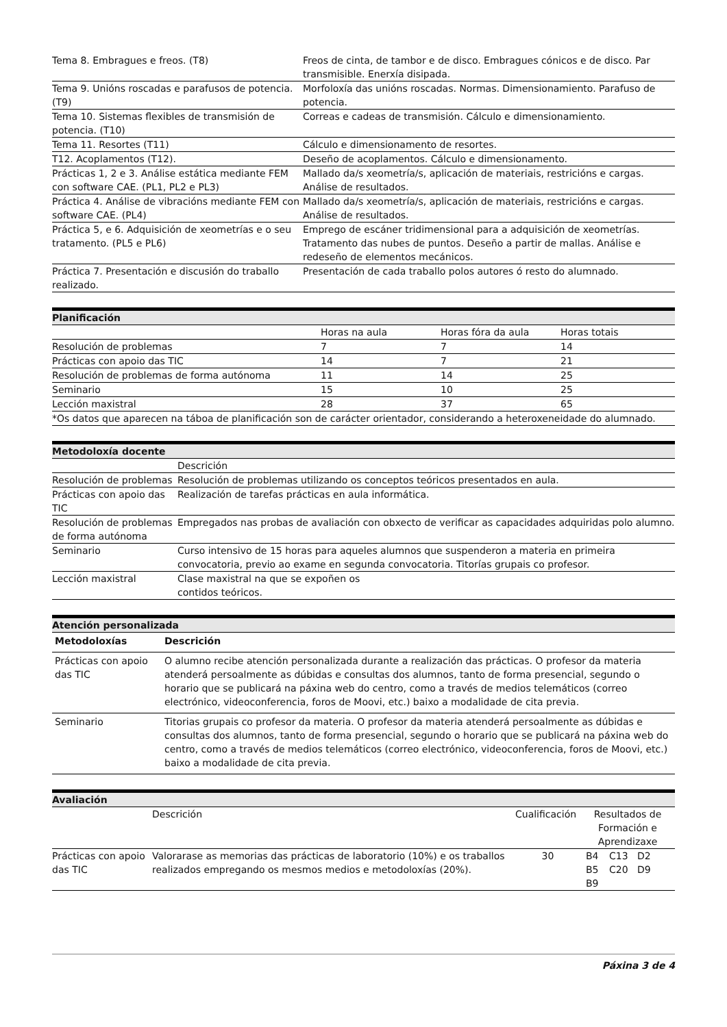| Tema 8. Embragues e freos. (T8) | Freos de cinta, de tambor e de disco. Embragues cónicos e de disco. Par transmisible. Enerxía disipada. |
| Tema 9. Unións roscadas e parafusos de potencia. (T9) | Morfoloxía das unións roscadas. Normas. Dimensionamiento. Parafuso de potencia. |
| Tema 10. Sistemas flexibles de transmisión de potencia. (T10) | Correas e cadeas de transmisión. Cálculo e dimensionamiento. |
| Tema 11. Resortes (T11) | Cálculo e dimensionamento de resortes. |
| T12. Acoplamentos (T12). | Deseño de acoplamentos. Cálculo e dimensionamento. |
| Prácticas 1, 2 e 3. Análise estática mediante FEM con software CAE. (PL1, PL2 e PL3) | Mallado da/s xeometría/s, aplicación de materiais, restricións e cargas. Análise de resultados. |
| Práctica 4. Análise de vibracións mediante FEM con software CAE. (PL4) | Mallado da/s xeometría/s, aplicación de materiais, restricións e cargas. Análise de resultados. |
| Práctica 5, e 6. Adquisición de xeometrías e o seu tratamento. (PL5 e PL6) | Emprego de escáner tridimensional para a adquisición de xeometrías. Tratamento das nubes de puntos. Deseño a partir de mallas. Análise e redeseño de elementos mecánicos. |
| Práctica 7. Presentación e discusión do traballo realizado. | Presentación de cada traballo polos autores ó resto do alumnado. |
| Planificación | | | |
| --- | --- | --- | --- |
| | Horas na aula | Horas fóra da aula | Horas totais |
| Resolución de problemas | 7 | 7 | 14 |
| Prácticas con apoio das TIC | 14 | 7 | 21 |
| Resolución de problemas de forma autónoma | 11 | 14 | 25 |
| Seminario | 15 | 10 | 25 |
| Lección maxistral | 28 | 37 | 65 |
| *Os datos que aparecen na táboa de planificación son de carácter orientador, considerando a heteroxeneidade do alumnado. | | | |
| Metodoloxía docente | |
| --- | --- |
| | Descrición |
| Resolución de problemas | Resolución de problemas utilizando os conceptos teóricos presentados en aula. |
| Prácticas con apoio das TIC | Realización de tarefas prácticas en aula informática. |
| Resolución de problemas de forma autónoma | Empregados nas probas de avaliación con obxecto de verificar as capacidades adquiridas polo alumno. |
| Seminario | Curso intensivo de 15 horas para aqueles alumnos que suspenderon a materia en primeira convocatoria, previo ao exame en segunda convocatoria. Titorías grupais co profesor. |
| Lección maxistral | Clase maxistral na que se expoñen os contidos teóricos. |
| Atención personalizada | |
| --- | --- |
| Metodoloxías | Descrición |
| Prácticas con apoio das TIC | O alumno recibe atención personalizada durante a realización das prácticas. O profesor da materia atenderá persoalmente as dúbidas e consultas dos alumnos, tanto de forma presencial, segundo o horario que se publicará na páxina web do centro, como a través de medios telemáticos (correo electrónico, videoconferencia, foros de Moovi, etc.) baixo a modalidade de cita previa. |
| Seminario | Titorias grupais co profesor da materia. O profesor da materia atenderá persoalmente as dúbidas e consultas dos alumnos, tanto de forma presencial, segundo o horario que se publicará na páxina web do centro, como a través de medios telemáticos (correo electrónico, videoconferencia, foros de Moovi, etc.) baixo a modalidade de cita previa. |
| Avaliación | | | | |
| --- | --- | --- | --- | --- |
| | Descrición | Cualificación | Resultados de Formación e Aprendizaxe | |
| Prácticas con apoio das TIC | Valorarase as memorias das prácticas de laboratorio (10%) e os traballos realizados empregando os mesmos medios e metodoloxías (20%). | 30 | B4 B5 B9 | C13 D2 C20 D9 |
Páxina 3 de 4